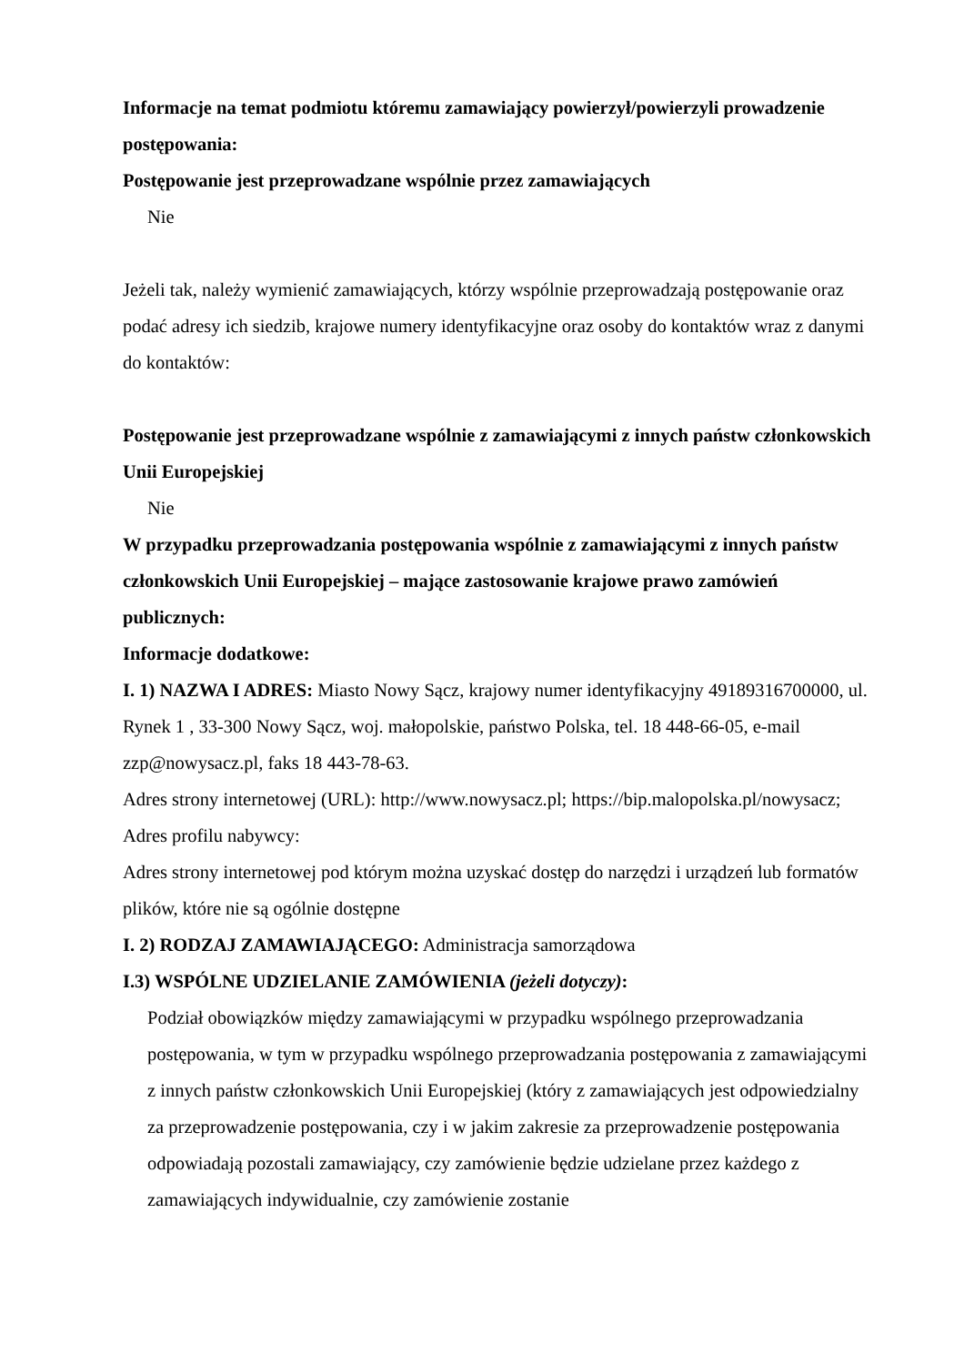Informacje na temat podmiotu któremu zamawiający powierzył/powierzyli prowadzenie postępowania:
Postępowanie jest przeprowadzane wspólnie przez zamawiających
Nie
Jeżeli tak, należy wymienić zamawiających, którzy wspólnie przeprowadzają postępowanie oraz podać adresy ich siedzib, krajowe numery identyfikacyjne oraz osoby do kontaktów wraz z danymi do kontaktów:
Postępowanie jest przeprowadzane wspólnie z zamawiającymi z innych państw członkowskich Unii Europejskiej
Nie
W przypadku przeprowadzania postępowania wspólnie z zamawiającymi z innych państw członkowskich Unii Europejskiej – mające zastosowanie krajowe prawo zamówień publicznych:
Informacje dodatkowe:
I. 1) NAZWA I ADRES: Miasto Nowy Sącz, krajowy numer identyfikacyjny 49189316700000, ul. Rynek 1 , 33-300 Nowy Sącz, woj. małopolskie, państwo Polska, tel. 18 448-66-05, e-mail zzp@nowysacz.pl, faks 18 443-78-63.
Adres strony internetowej (URL): http://www.nowysacz.pl; https://bip.malopolska.pl/nowysacz;
Adres profilu nabywcy:
Adres strony internetowej pod którym można uzyskać dostęp do narzędzi i urządzeń lub formatów plików, które nie są ogólnie dostępne
I. 2) RODZAJ ZAMAWIAJĄCEGO: Administracja samorządowa
I.3) WSPÓLNE UDZIELANIE ZAMÓWIENIA (jeżeli dotyczy):
Podział obowiązków między zamawiającymi w przypadku wspólnego przeprowadzania postępowania, w tym w przypadku wspólnego przeprowadzania postępowania z zamawiającymi z innych państw członkowskich Unii Europejskiej (który z zamawiających jest odpowiedzialny za przeprowadzenie postępowania, czy i w jakim zakresie za przeprowadzenie postępowania odpowiadają pozostali zamawiający, czy zamówienie będzie udzielane przez każdego z zamawiających indywidualnie, czy zamówienie zostanie